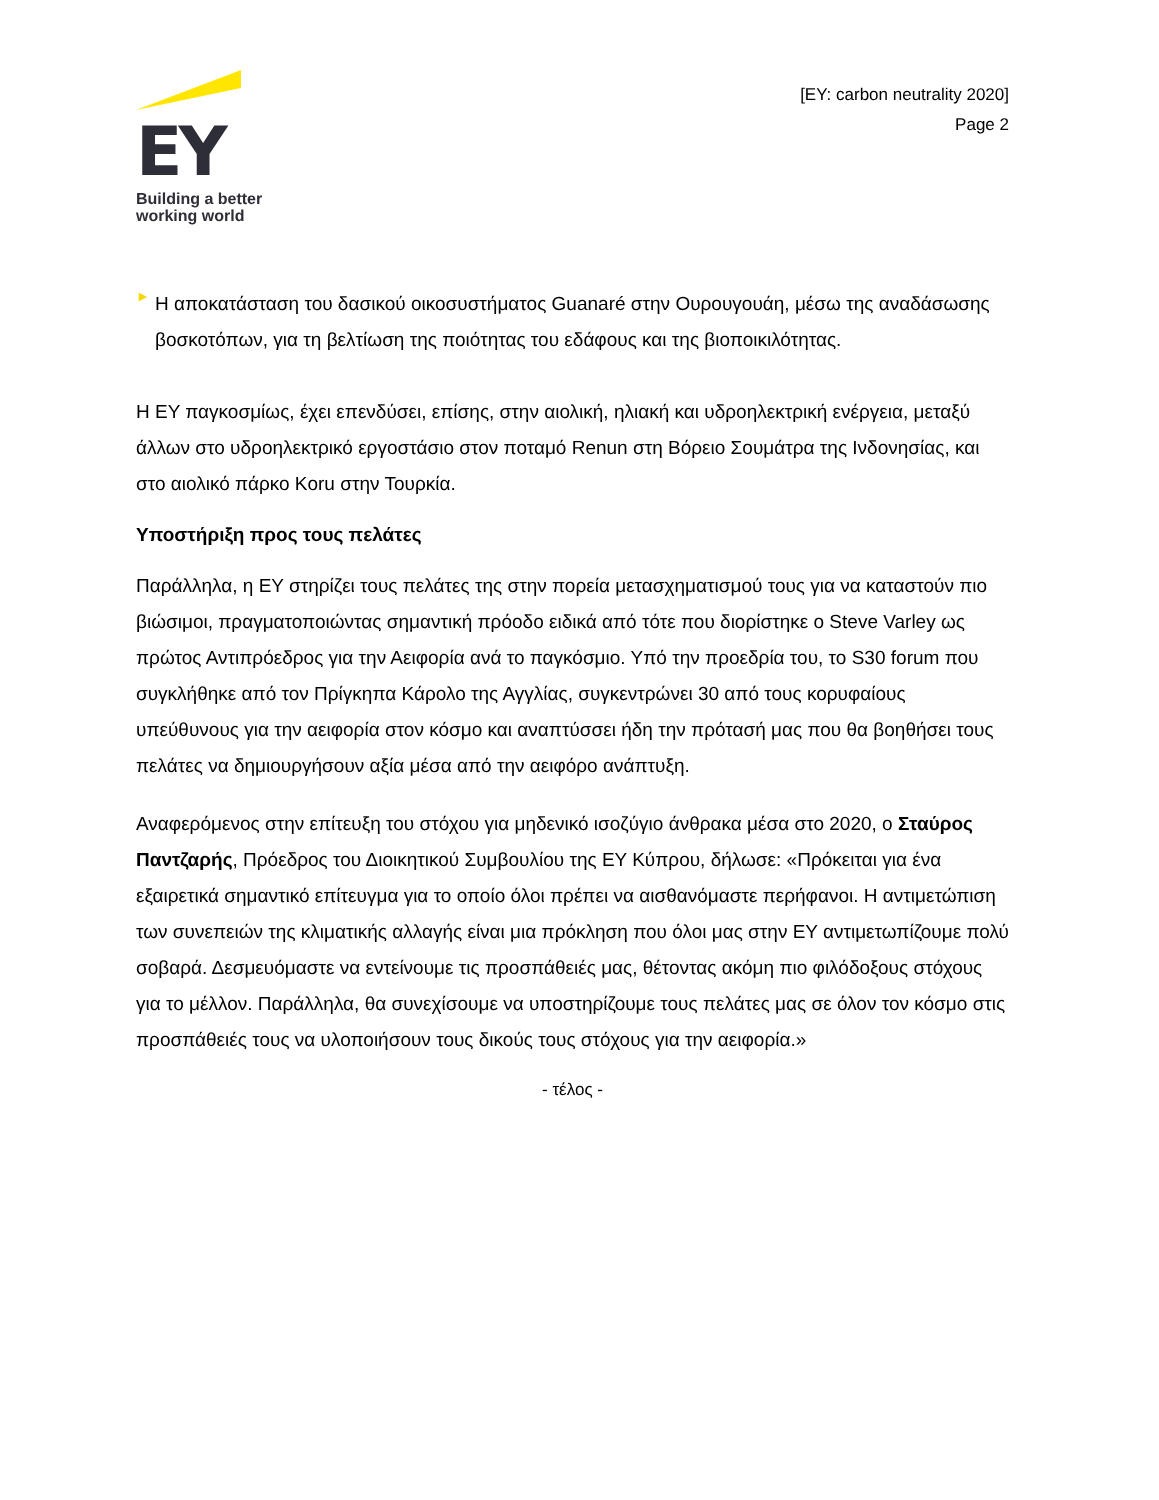EY
Building a better
working world
[EY: carbon neutrality 2020]
Page 2
►
Η αποκατάσταση του δασικού οικοσυστήματος Guanaré στην Ουρουγουάη, μέσω της αναδάσωσης βοσκοτόπων, για τη βελτίωση της ποιότητας του εδάφους και της βιοποικιλότητας.
Η ΕΥ παγκοσμίως, έχει επενδύσει, επίσης, στην αιολική, ηλιακή και υδροηλεκτρική ενέργεια, μεταξύ άλλων στο υδροηλεκτρικό εργοστάσιο στον ποταμό Renun στη Βόρειο Σουμάτρα της Ινδονησίας, και στο αιολικό πάρκο Koru στην Τουρκία.
Υποστήριξη προς τους πελάτες
Παράλληλα, η ΕΥ στηρίζει τους πελάτες της στην πορεία μετασχηματισμού τους για να καταστούν πιο βιώσιμοι, πραγματοποιώντας σημαντική πρόοδο ειδικά από τότε που διορίστηκε ο Steve Varley ως πρώτος Αντιπρόεδρος για την Αειφορία ανά το παγκόσμιο. Υπό την προεδρία του, το S30 forum που συγκλήθηκε από τον Πρίγκηπα Κάρολο της Αγγλίας, συγκεντρώνει 30 από τους κορυφαίους υπεύθυνους για την αειφορία στον κόσμο και αναπτύσσει ήδη την πρότασή μας που θα βοηθήσει τους πελάτες να δημιουργήσουν αξία μέσα από την αειφόρο ανάπτυξη.
Αναφερόμενος στην επίτευξη του στόχου για μηδενικό ισοζύγιο άνθρακα μέσα στο 2020, ο Σταύρος Παντζαρής, Πρόεδρος του Διοικητικού Συμβουλίου της ΕΥ Κύπρου, δήλωσε: «Πρόκειται για ένα εξαιρετικά σημαντικό επίτευγμα για το οποίο όλοι πρέπει να αισθανόμαστε περήφανοι. Η αντιμετώπιση των συνεπειών της κλιματικής αλλαγής είναι μια πρόκληση που όλοι μας στην ΕΥ αντιμετωπίζουμε πολύ σοβαρά. Δεσμευόμαστε να εντείνουμε τις προσπάθειές μας, θέτοντας ακόμη πιο φιλόδοξους στόχους για το μέλλον. Παράλληλα, θα συνεχίσουμε να υποστηρίζουμε τους πελάτες μας σε όλον τον κόσμο στις προσπάθειές τους να υλοποιήσουν τους δικούς τους στόχους για την αειφορία.»
- τέλος -